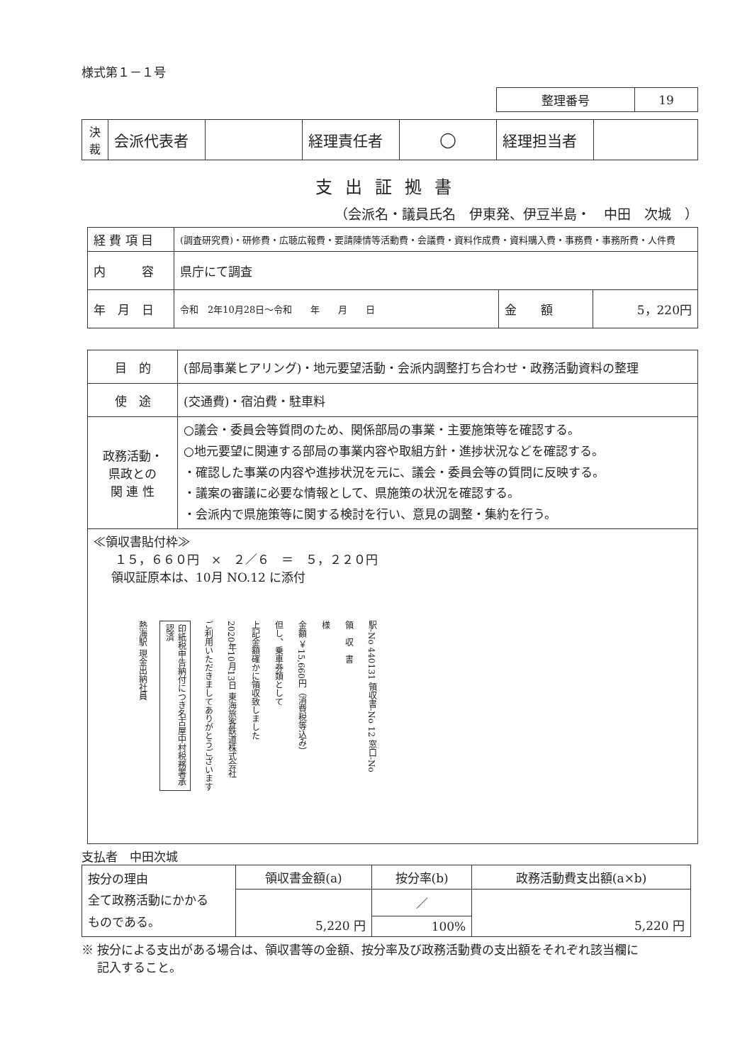様式第１－１号
| 整理番号 | 19 |
| 決 裁 | 会派代表者 | | 経理責任者 | ◯ | 経理担当者 | |
支出証拠書
（会派名・議員氏名　伊東発、伊豆半島・　中田　次城　）
| 経 費 項 目 | (調査研究費)・研修費・広聴広報費・要請陳情等活動費・会議費・資料作成費・資料購入費・事務費・事務所費・人件費 | | |
| 内 容 | 県庁にて調査 | | |
| 年 月 日 | 令和 2年10月28日～令和 年 月 日 | 金 額 | 5，220円 |
| 目 的 | (部局事業ヒアリング)・地元要望活動・会派内調整打ち合わせ・政務活動資料の整理 |
| 使 途 | (交通費)・宿泊費・駐車料 |
| 政務活動・ 県政との 関 連 性 | ○議会・委員会等質問のため、関係部局の事業・主要施策等を確認する。 ○地元要望に関連する部局の事業内容や取組方針・進捗状況などを確認する。 ・確認した事業の内容や進捗状況を元に、議会・委員会等の質問に反映する。 ・議案の審議に必要な情報として、県施策の状況を確認する。 ・会派内で県施策等に関する検討を行い、意見の調整・集約を行う。 |
| ≪領収書貼付枠≫ １５，６６０円 × ２／６ ＝ ５，２２０円 領収証原本は、10月 NO.12 に添付 駅-No 440131 領収書-No 12 窓口-No 領 収 書 様 金額 ￥15,660円（消費税等込み） 但し、乗車券類として 上記金額確かに領収致しました 2020年10月13日 東海旅客鉄道株式会社 ご利用いただきましてありがとうございます 印紙税申告納付につき名古屋中村税務署承認済 熱海駅 現金出納社員 | |
支払者　中田次城
| 按分の理由 全て政務活動にかかる ものである。 | 領収書金額(a) | 按分率(b) | 政務活動費支出額(a×b) |
| | 5,220 円 | ／ | 5,220 円 |
| | | 100% | |
※ 按分による支出がある場合は、領収書等の金額、按分率及び政務活動費の支出額をそれぞれ該当欄に
　 記入すること。